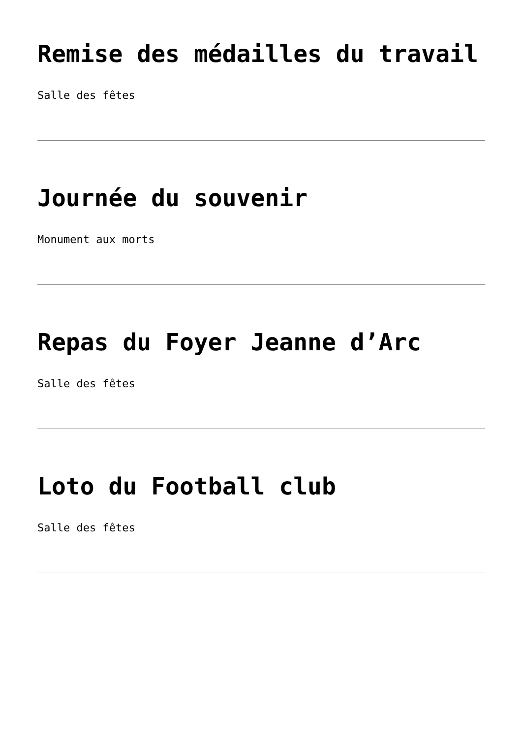Remise des médailles du travail
Salle des fêtes
Journée du souvenir
Monument aux morts
Repas du Foyer Jeanne d’Arc
Salle des fêtes
Loto du Football club
Salle des fêtes